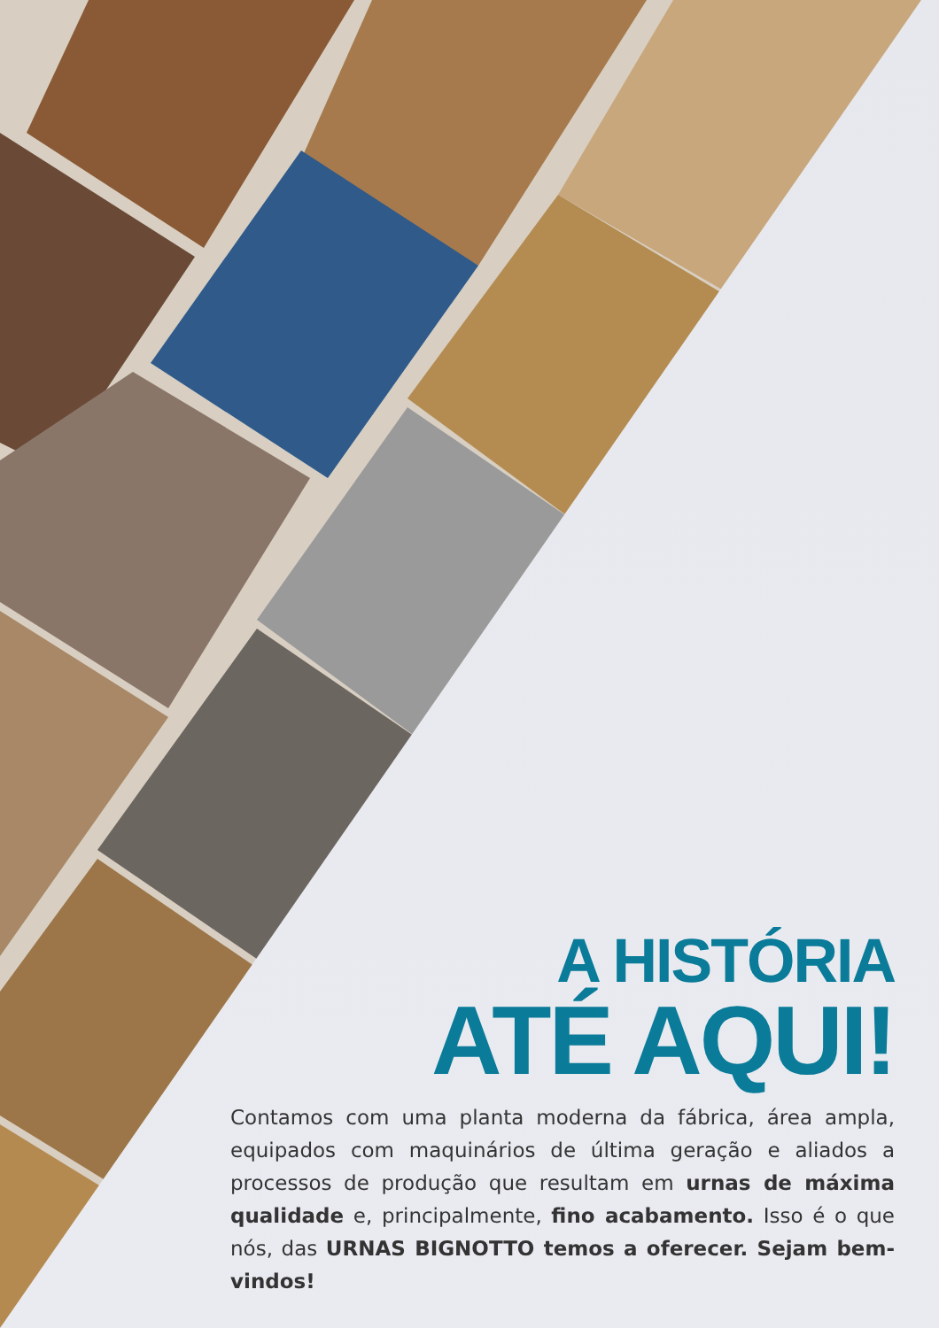A HISTÓRIA
ATÉ AQUI!
Contamos com uma planta moderna da fábrica, área ampla, equipados com maquinários de última geração e aliados a processos de produção que resultam em urnas de máxima qualidade e, principalmente, fino acabamento. Isso é o que nós, das URNAS BIGNOTTO temos a oferecer. Sejam bem-vindos!